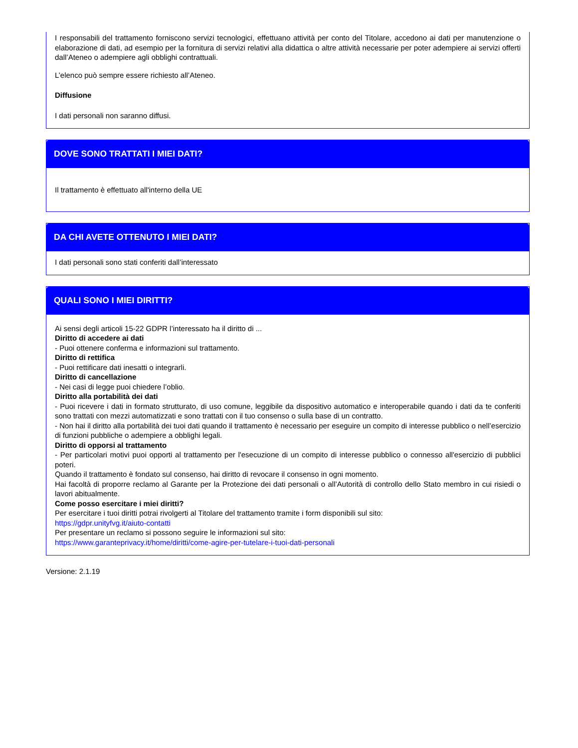I responsabili del trattamento forniscono servizi tecnologici, effettuano attività per conto del Titolare, accedono ai dati per manutenzione o elaborazione di dati, ad esempio per la fornitura di servizi relativi alla didattica o altre attività necessarie per poter adempiere ai servizi offerti dall’Ateneo o adempiere agli obblighi contrattuali.
L’elenco può sempre essere richiesto all’Ateneo.
Diffusione
I dati personali non saranno diffusi.
DOVE SONO TRATTATI I MIEI DATI?
Il trattamento è effettuato all'interno della UE
DA CHI AVETE OTTENUTO I MIEI DATI?
I dati personali sono stati conferiti dall’interessato
QUALI SONO I MIEI DIRITTI?
Ai sensi degli articoli 15-22 GDPR l’interessato ha il diritto di ...
Diritto di accedere ai dati
- Puoi ottenere conferma e informazioni sul trattamento.
Diritto di rettifica
- Puoi rettificare dati inesatti o integrarli.
Diritto di cancellazione
- Nei casi di legge puoi chiedere l’oblio.
Diritto alla portabilità dei dati
- Puoi ricevere i dati in formato strutturato, di uso comune, leggibile da dispositivo automatico e interoperabile quando i dati da te conferiti sono trattati con mezzi automatizzati e sono trattati con il tuo consenso o sulla base di un contratto.
- Non hai il diritto alla portabilità dei tuoi dati quando il trattamento è necessario per eseguire un compito di interesse pubblico o nell’esercizio di funzioni pubbliche o adempiere a obblighi legali.
Diritto di opporsi al trattamento
- Per particolari motivi puoi opporti al trattamento per l'esecuzione di un compito di interesse pubblico o connesso all'esercizio di pubblici poteri.
Quando il trattamento è fondato sul consenso, hai diritto di revocare il consenso in ogni momento.
Hai facoltà di proporre reclamo al Garante per la Protezione dei dati personali o all’Autorità di controllo dello Stato membro in cui risiedi o lavori abitualmente.
Come posso esercitare i miei diritti?
Per esercitare i tuoi diritti potrai rivolgerti al Titolare del trattamento tramite i form disponibili sul sito:
https://gdpr.unityfvg.it/aiuto-contatti
Per presentare un reclamo si possono seguire le informazioni sul sito:
https://www.garanteprivacy.it/home/diritti/come-agire-per-tutelare-i-tuoi-dati-personali
Versione: 2.1.19